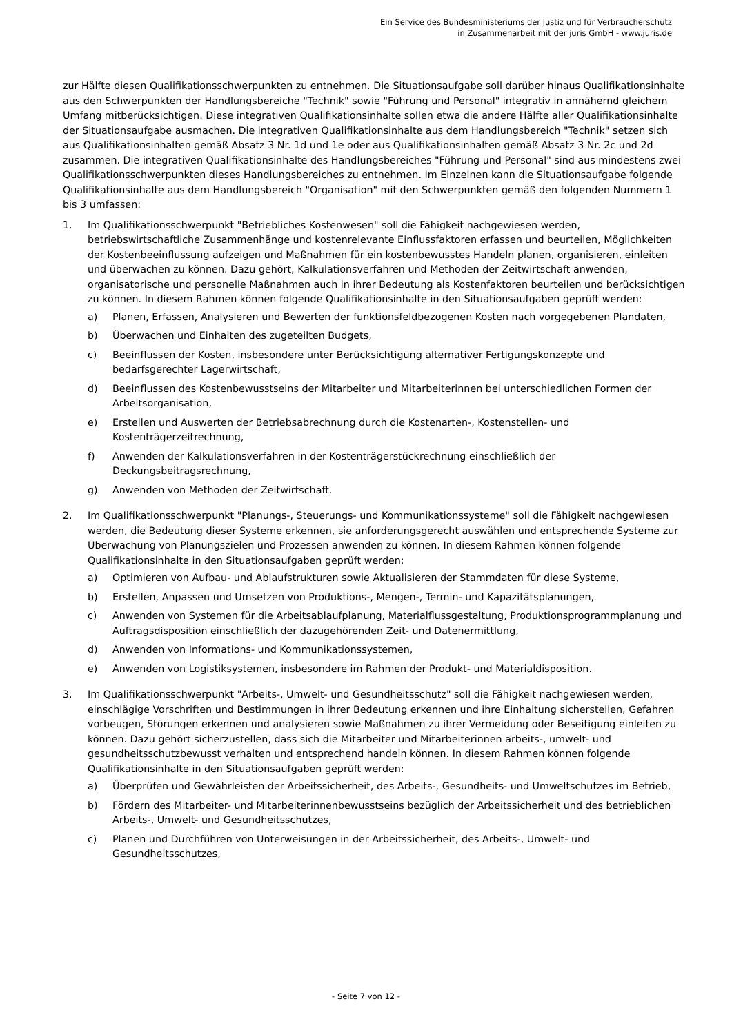Ein Service des Bundesministeriums der Justiz und für Verbraucherschutz
in Zusammenarbeit mit der juris GmbH - www.juris.de
zur Hälfte diesen Qualifikationsschwerpunkten zu entnehmen. Die Situationsaufgabe soll darüber hinaus Qualifikationsinhalte aus den Schwerpunkten der Handlungsbereiche "Technik" sowie "Führung und Personal" integrativ in annähernd gleichem Umfang mitberücksichtigen. Diese integrativen Qualifikationsinhalte sollen etwa die andere Hälfte aller Qualifikationsinhalte der Situationsaufgabe ausmachen. Die integrativen Qualifikationsinhalte aus dem Handlungsbereich "Technik" setzen sich aus Qualifikationsinhalten gemäß Absatz 3 Nr. 1d und 1e oder aus Qualifikationsinhalten gemäß Absatz 3 Nr. 2c und 2d zusammen. Die integrativen Qualifikationsinhalte des Handlungsbereiches "Führung und Personal" sind aus mindestens zwei Qualifikationsschwerpunkten dieses Handlungsbereiches zu entnehmen. Im Einzelnen kann die Situationsaufgabe folgende Qualifikationsinhalte aus dem Handlungsbereich "Organisation" mit den Schwerpunkten gemäß den folgenden Nummern 1 bis 3 umfassen:
1. Im Qualifikationsschwerpunkt "Betriebliches Kostenwesen" soll die Fähigkeit nachgewiesen werden, betriebswirtschaftliche Zusammenhänge und kostenrelevante Einflussfaktoren erfassen und beurteilen, Möglichkeiten der Kostenbeeinflussung aufzeigen und Maßnahmen für ein kostenbewusstes Handeln planen, organisieren, einleiten und überwachen zu können. Dazu gehört, Kalkulationsverfahren und Methoden der Zeitwirtschaft anwenden, organisatorische und personelle Maßnahmen auch in ihrer Bedeutung als Kostenfaktoren beurteilen und berücksichtigen zu können. In diesem Rahmen können folgende Qualifikationsinhalte in den Situationsaufgaben geprüft werden:
a) Planen, Erfassen, Analysieren und Bewerten der funktionsfeldbezogenen Kosten nach vorgegebenen Plandaten,
b) Überwachen und Einhalten des zugeteilten Budgets,
c) Beeinflussen der Kosten, insbesondere unter Berücksichtigung alternativer Fertigungskonzepte und bedarfsgerechter Lagerwirtschaft,
d) Beeinflussen des Kostenbewusstseins der Mitarbeiter und Mitarbeiterinnen bei unterschiedlichen Formen der Arbeitsorganisation,
e) Erstellen und Auswerten der Betriebsabrechnung durch die Kostenarten-, Kostenstellen- und Kostenträgerzeitrechnung,
f) Anwenden der Kalkulationsverfahren in der Kostenträgerstückrechnung einschließlich der Deckungsbeitragsrechnung,
g) Anwenden von Methoden der Zeitwirtschaft.
2. Im Qualifikationsschwerpunkt "Planungs-, Steuerungs- und Kommunikationssysteme" soll die Fähigkeit nachgewiesen werden, die Bedeutung dieser Systeme erkennen, sie anforderungsgerecht auswählen und entsprechende Systeme zur Überwachung von Planungszielen und Prozessen anwenden zu können. In diesem Rahmen können folgende Qualifikationsinhalte in den Situationsaufgaben geprüft werden:
a) Optimieren von Aufbau- und Ablaufstrukturen sowie Aktualisieren der Stammdaten für diese Systeme,
b) Erstellen, Anpassen und Umsetzen von Produktions-, Mengen-, Termin- und Kapazitätsplanungen,
c) Anwenden von Systemen für die Arbeitsablaufplanung, Materialflussgestaltung, Produktionsprogrammplanung und Auftragsdisposition einschließlich der dazugehörenden Zeit- und Datenermittlung,
d) Anwenden von Informations- und Kommunikationssystemen,
e) Anwenden von Logistiksystemen, insbesondere im Rahmen der Produkt- und Materialdisposition.
3. Im Qualifikationsschwerpunkt "Arbeits-, Umwelt- und Gesundheitsschutz" soll die Fähigkeit nachgewiesen werden, einschlägige Vorschriften und Bestimmungen in ihrer Bedeutung erkennen und ihre Einhaltung sicherstellen, Gefahren vorbeugen, Störungen erkennen und analysieren sowie Maßnahmen zu ihrer Vermeidung oder Beseitigung einleiten zu können. Dazu gehört sicherzustellen, dass sich die Mitarbeiter und Mitarbeiterinnen arbeits-, umwelt- und gesundheitsschutzbewusst verhalten und entsprechend handeln können. In diesem Rahmen können folgende Qualifikationsinhalte in den Situationsaufgaben geprüft werden:
a) Überprüfen und Gewährleisten der Arbeitssicherheit, des Arbeits-, Gesundheits- und Umweltschutzes im Betrieb,
b) Fördern des Mitarbeiter- und Mitarbeiterinnenbewusstseins bezüglich der Arbeitssicherheit und des betrieblichen Arbeits-, Umwelt- und Gesundheitsschutzes,
c) Planen und Durchführen von Unterweisungen in der Arbeitssicherheit, des Arbeits-, Umwelt- und Gesundheitsschutzes,
- Seite 7 von 12 -